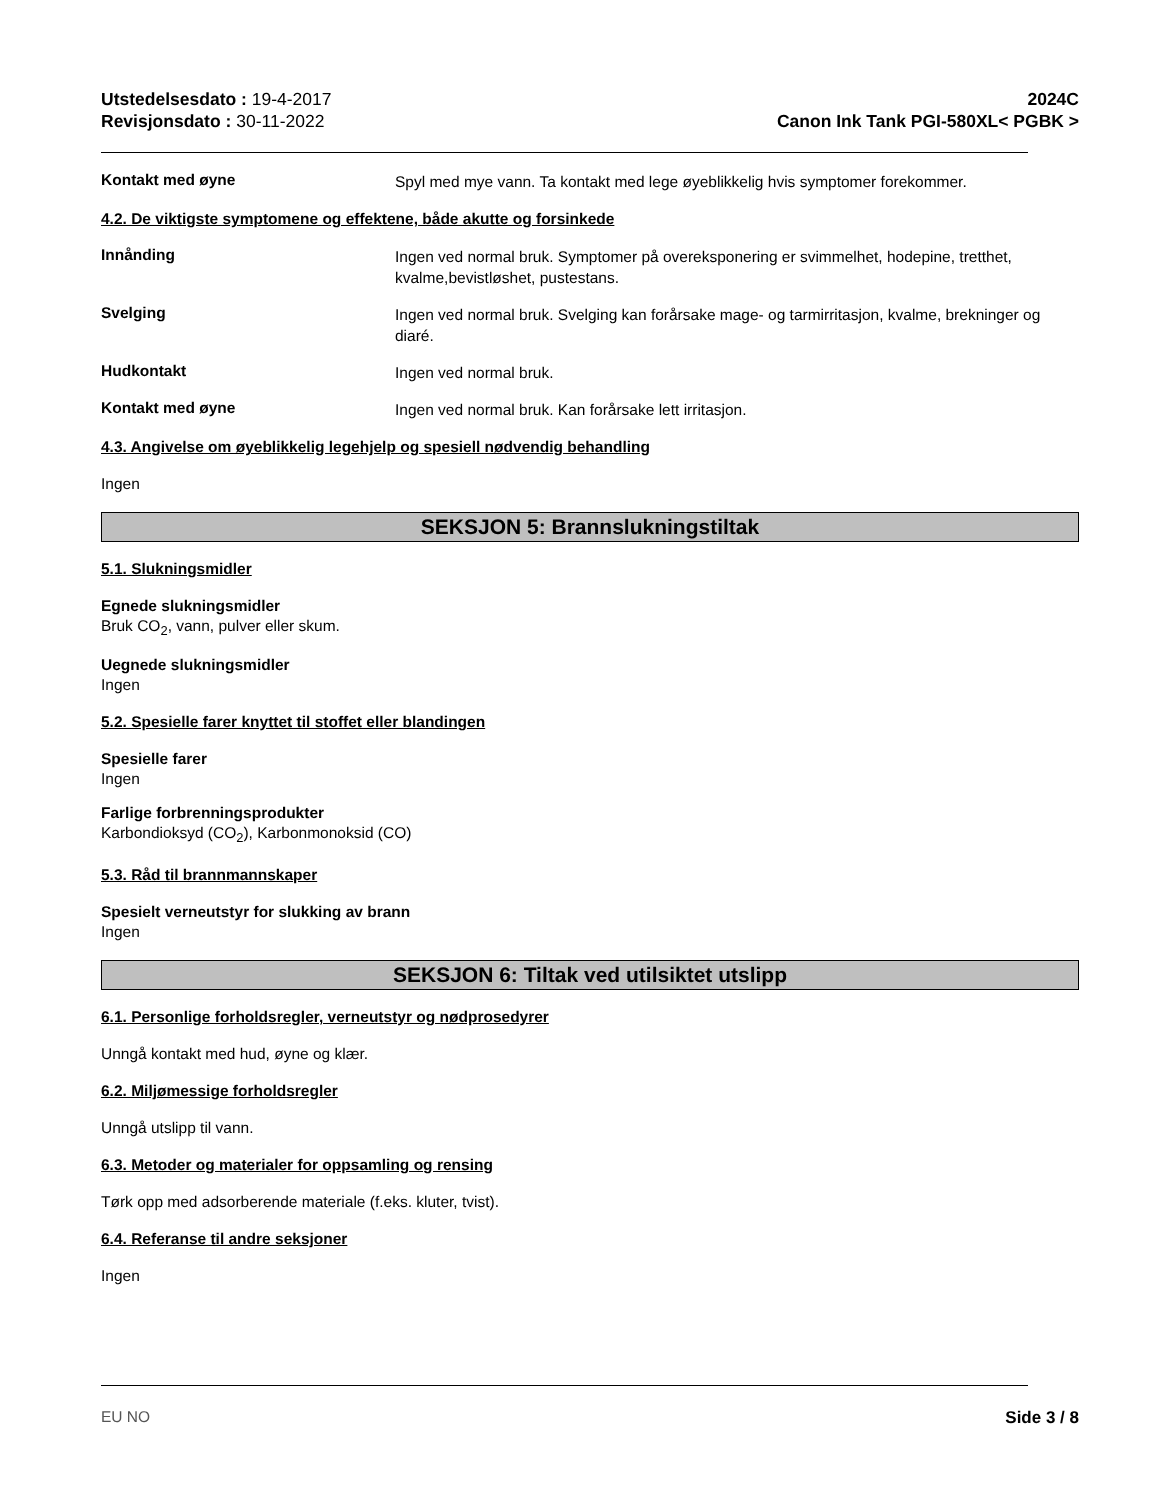Utstedelsesdato : 19-4-2017
Revisjonsdato : 30-11-2022
2024C
Canon Ink Tank PGI-580XL< PGBK >
Kontakt med øyne
Spyl med mye vann. Ta kontakt med lege øyeblikkelig hvis symptomer forekommer.
4.2. De viktigste symptomene og effektene, både akutte og forsinkede
Innånding
Ingen ved normal bruk. Symptomer på overeksponering er svimmelhet, hodepine, tretthet, kvalme,bevistløshet, pustestans.
Svelging
Ingen ved normal bruk. Svelging kan forårsake mage- og tarmirritasjon, kvalme, brekninger og diaré.
Hudkontakt
Ingen ved normal bruk.
Kontakt med øyne
Ingen ved normal bruk. Kan forårsake lett irritasjon.
4.3. Angivelse om øyeblikkelig legehjelp og spesiell nødvendig behandling
Ingen
SEKSJON 5: Brannslukningstiltak
5.1. Slukningsmidler
Egnede slukningsmidler
Bruk CO<sub>2</sub>, vann, pulver eller skum.
Uegnede slukningsmidler
Ingen
5.2. Spesielle farer knyttet til stoffet eller blandingen
Spesielle farer
Ingen
Farlige forbrenningsprodukter
Karbondioksyd (CO<sub>2</sub>), Karbonmonoksid (CO)
5.3. Råd til brannmannskaper
Spesielt verneutstyr for slukking av brann
Ingen
SEKSJON 6: Tiltak ved utilsiktet utslipp
6.1. Personlige forholdsregler, verneutstyr og nødprosedyrer
Unngå kontakt med hud, øyne og klær.
6.2. Miljømessige forholdsregler
Unngå utslipp til vann.
6.3. Metoder og materialer for oppsamling og rensing
Tørk opp med adsorberende materiale (f.eks. kluter, tvist).
6.4. Referanse til andre seksjoner
Ingen
EU NO Side 3 / 8